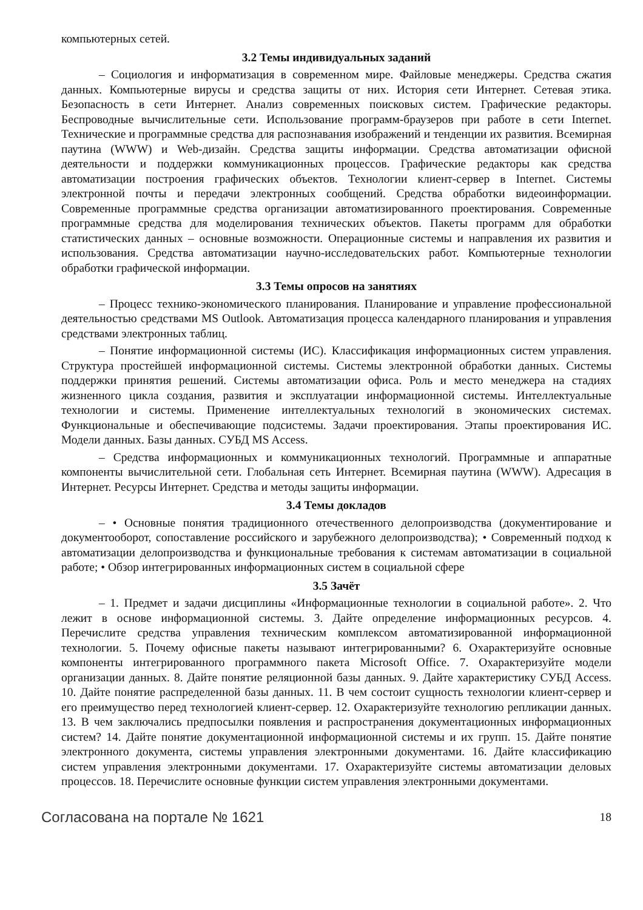компьютерных сетей.
3.2 Темы индивидуальных заданий
– Социология и информатизация в современном мире. Файловые менеджеры. Средства сжатия данных. Компьютерные вирусы и средства защиты от них. История сети Интернет. Сетевая этика. Безопасность в сети Интернет. Анализ современных поисковых систем. Графические редакторы. Беспроводные вычислительные сети. Использование программ-браузеров при работе в сети Internet. Технические и программные средства для распознавания изображений и тенденции их развития. Всемирная паутина (WWW) и Web-дизайн. Средства защиты информации. Средства автоматизации офисной деятельности и поддержки коммуникационных процессов. Графические редакторы как средства автоматизации построения графических объектов. Технологии клиент-сервер в Internet. Системы электронной почты и передачи электронных сообщений. Средства обработки видеоинформации. Современные программные средства организации автоматизированного проектирования. Современные программные средства для моделирования технических объектов. Пакеты программ для обработки статистических данных – основные возможности. Операционные системы и направления их развития и использования. Средства автоматизации научно-исследовательских работ. Компьютерные технологии обработки графической информации.
3.3 Темы опросов на занятиях
– Процесс технико-экономического планирования. Планирование и управление профессиональной деятельностью средствами MS Outlook. Автоматизация процесса календарного планирования и управления средствами электронных таблиц.
– Понятие информационной системы (ИС). Классификация информационных систем управления. Структура простейшей информационной системы. Системы электронной обработки данных. Системы поддержки принятия решений. Системы автоматизации офиса. Роль и место менеджера на стадиях жизненного цикла создания, развития и эксплуатации информационной системы. Интеллектуальные технологии и системы. Применение интеллектуальных технологий в экономических системах. Функциональные и обеспечивающие подсистемы. Задачи проектирования. Этапы проектирования ИС. Модели данных. Базы данных. СУБД MS Access.
– Средства информационных и коммуникационных технологий. Программные и аппаратные компоненты вычислительной сети. Глобальная сеть Интернет. Всемирная паутина (WWW). Адресация в Интернет. Ресурсы Интернет. Средства и методы защиты информации.
3.4 Темы докладов
– • Основные понятия традиционного отечественного делопроизводства (документирование и документооборот, сопоставление российского и зарубежного делопроизводства); • Современный подход к автоматизации делопроизводства и функциональные требования к системам автоматизации в социальной работе; • Обзор интегрированных информационных систем в социальной сфере
3.5 Зачёт
– 1. Предмет и задачи дисциплины «Информационные технологии в социальной работе». 2. Что лежит в основе информационной системы. 3. Дайте определение информационных ресурсов. 4. Перечислите средства управления техническим комплексом автоматизированной информационной технологии. 5. Почему офисные пакеты называют интегрированными? 6. Охарактеризуйте основные компоненты интегрированного программного пакета Microsoft Office. 7. Охарактеризуйте модели организации данных. 8. Дайте понятие реляционной базы данных. 9. Дайте характеристику СУБД Access. 10. Дайте понятие распределенной базы данных. 11. В чем состоит сущность технологии клиент-сервер и его преимущество перед технологией клиент-сервер. 12. Охарактеризуйте технологию репликации данных. 13. В чем заключались предпосылки появления и распространения документационных информационных систем? 14. Дайте понятие документационной информационной системы и их групп. 15. Дайте понятие электронного документа, системы управления электронными документами. 16. Дайте классификацию систем управления электронными документами. 17. Охарактеризуйте системы автоматизации деловых процессов. 18. Перечислите основные функции систем управления электронными документами.
Согласована на портале № 1621 18